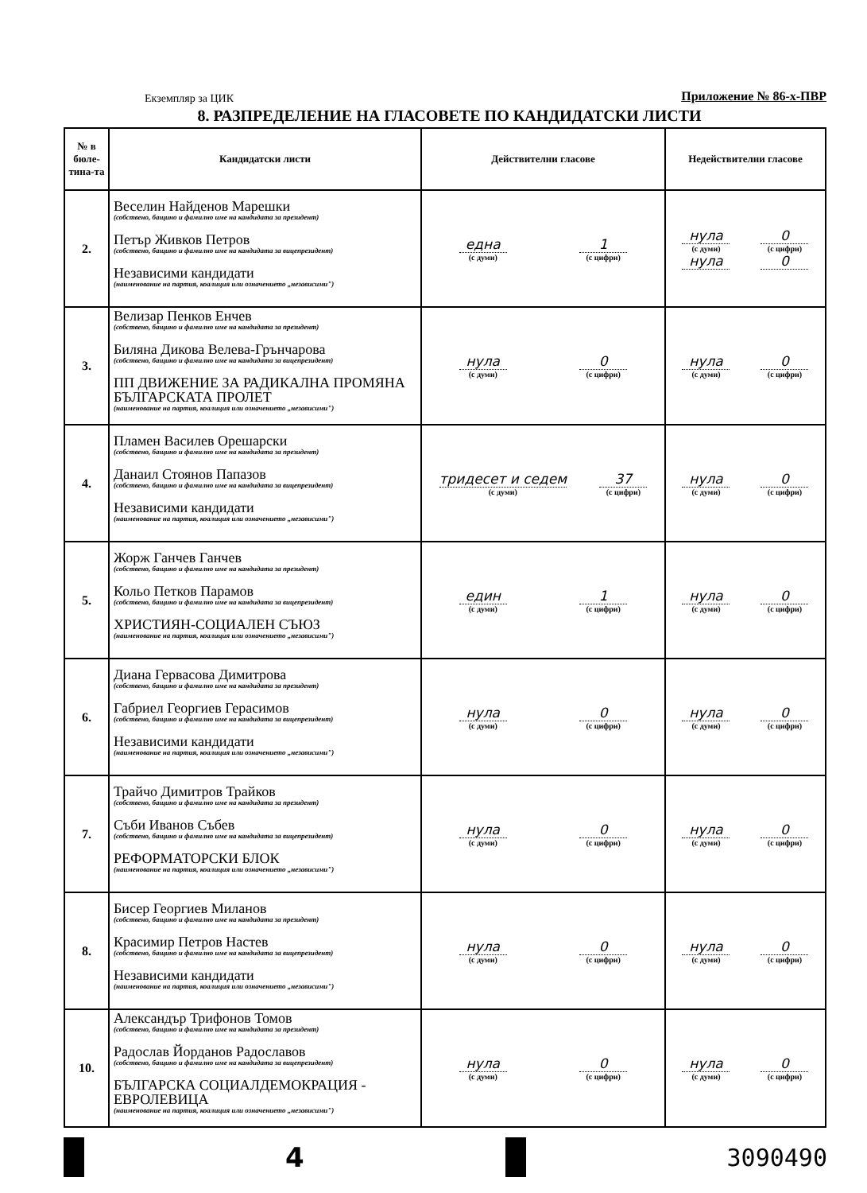Екземпляр за ЦИК Приложение № 86-х-ПВР
8. РАЗПРЕДЕЛЕНИЕ НА ГЛАСОВЕТЕ ПО КАНДИДАТСКИ ЛИСТИ
| № в бюле-тина-та | Кандидатски листи | Действителни гласове | Недействителни гласове |
| --- | --- | --- | --- |
| 2. | Веселин Найденов Марешки (собствено, бащино и фамилно име на кандидата за президент) Петър Живков Петров (собствено, бащино и фамилно име на кандидата за вицепрезидент) Независими кандидати (наименование на партия, коалиция или означението „независими") | една (с думи) 1 (с цифри) | нула (с думи) 0 (с цифри) нула 0 |
| 3. | Велизар Пенков Енчев (собствено, бащино и фамилно име на кандидата за президент) Биляна Дикова Велева-Грънчарова (собствено, бащино и фамилно име на кандидата за вицепрезидент) ПП ДВИЖЕНИЕ ЗА РАДИКАЛНА ПРОМЯНА БЪЛГАРСКАТА ПРОЛЕТ (наименование на партия, коалиция или означението „независими") | нула (с думи) 0 (с цифри) | нула (с думи) 0 (с цифри) |
| 4. | Пламен Василев Орешарски (собствено, бащино и фамилно име на кандидата за президент) Данаил Стоянов Папазов (собствено, бащино и фамилно име на кандидата за вицепрезидент) Независими кандидати (наименование на партия, коалиция или означението „независими") | тридесет и седем (с думи) 37 (с цифри) | нула (с думи) 0 (с цифри) |
| 5. | Жорж Ганчев Ганчев (собствено, бащино и фамилно име на кандидата за президент) Кольо Петков Парамов (собствено, бащино и фамилно име на кандидата за вицепрезидент) ХРИСТИЯН-СОЦИАЛЕН СЪЮЗ (наименование на партия, коалиция или означението „независими") | един (с думи) 1 (с цифри) | нула (с думи) 0 (с цифри) |
| 6. | Диана Гервасова Димитрова (собствено, бащино и фамилно име на кандидата за президент) Габриел Георгиев Герасимов (собствено, бащино и фамилно име на кандидата за вицепрезидент) Независими кандидати (наименование на партия, коалиция или означението „независими") | нула (с думи) 0 (с цифри) | нула (с думи) 0 (с цифри) |
| 7. | Трайчо Димитров Трайков (собствено, бащино и фамилно име на кандидата за президент) Съби Иванов Събев (собствено, бащино и фамилно име на кандидата за вицепрезидент) РЕФОРМАТОРСКИ БЛОК (наименование на партия, коалиция или означението „независими") | нула (с думи) 0 (с цифри) | нула (с думи) 0 (с цифри) |
| 8. | Бисер Георгиев Миланов (собствено, бащино и фамилно име на кандидата за президент) Красимир Петров Настев (собствено, бащино и фамилно име на кандидата за вицепрезидент) Независими кандидати (наименование на партия, коалиция или означението „независими") | нула (с думи) 0 (с цифри) | нула (с думи) 0 (с цифри) |
| 10. | Александър Трифонов Томов (собствено, бащино и фамилно име на кандидата за президент) Радослав Йорданов Радославов (собствено, бащино и фамилно име на кандидата за вицепрезидент) БЪЛГАРСКА СОЦИАЛДЕМОКРАЦИЯ - ЕВРОЛЕВИЦА (наименование на партия, коалиция или означението „независими") | нула (с думи) 0 (с цифри) | нула (с думи) 0 (с цифри) |
4 3090490